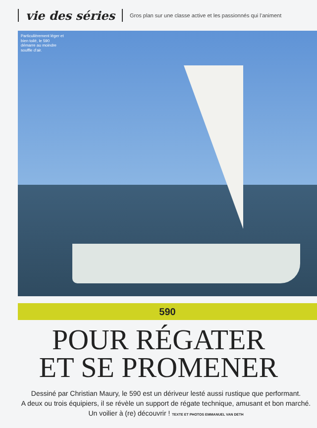vie des séries
Gros plan sur une classe active et les passionnés qui l’animent
Particulièrement léger et bien toilé, le 590 démarre au moindre souffle d’air.
590
POUR RÉGATER
ET SE PROMENER
Dessiné par Christian Maury, le 590 est un dériveur lesté aussi rustique que performant.
A deux ou trois équipiers, il se révèle un support de régate technique, amusant et bon marché.
Un voilier à (re) découvrir ! TEXTE ET PHOTOS EMMANUEL VAN DETH